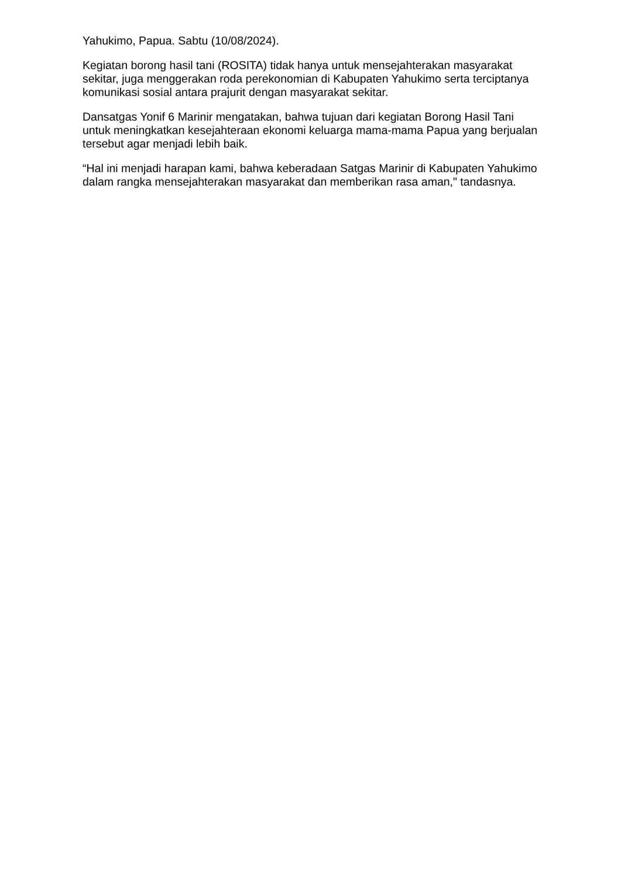Yahukimo, Papua. Sabtu (10/08/2024).
Kegiatan borong hasil tani (ROSITA) tidak hanya untuk mensejahterakan masyarakat sekitar, juga menggerakan roda perekonomian di Kabupaten Yahukimo serta terciptanya komunikasi sosial antara prajurit dengan masyarakat sekitar.
Dansatgas Yonif 6 Marinir mengatakan, bahwa tujuan dari kegiatan Borong Hasil Tani untuk meningkatkan kesejahteraan ekonomi keluarga mama-mama Papua yang berjualan tersebut agar menjadi lebih baik.
“Hal ini menjadi harapan kami, bahwa keberadaan Satgas Marinir di Kabupaten Yahukimo dalam rangka mensejahterakan masyarakat dan memberikan rasa aman," tandasnya.